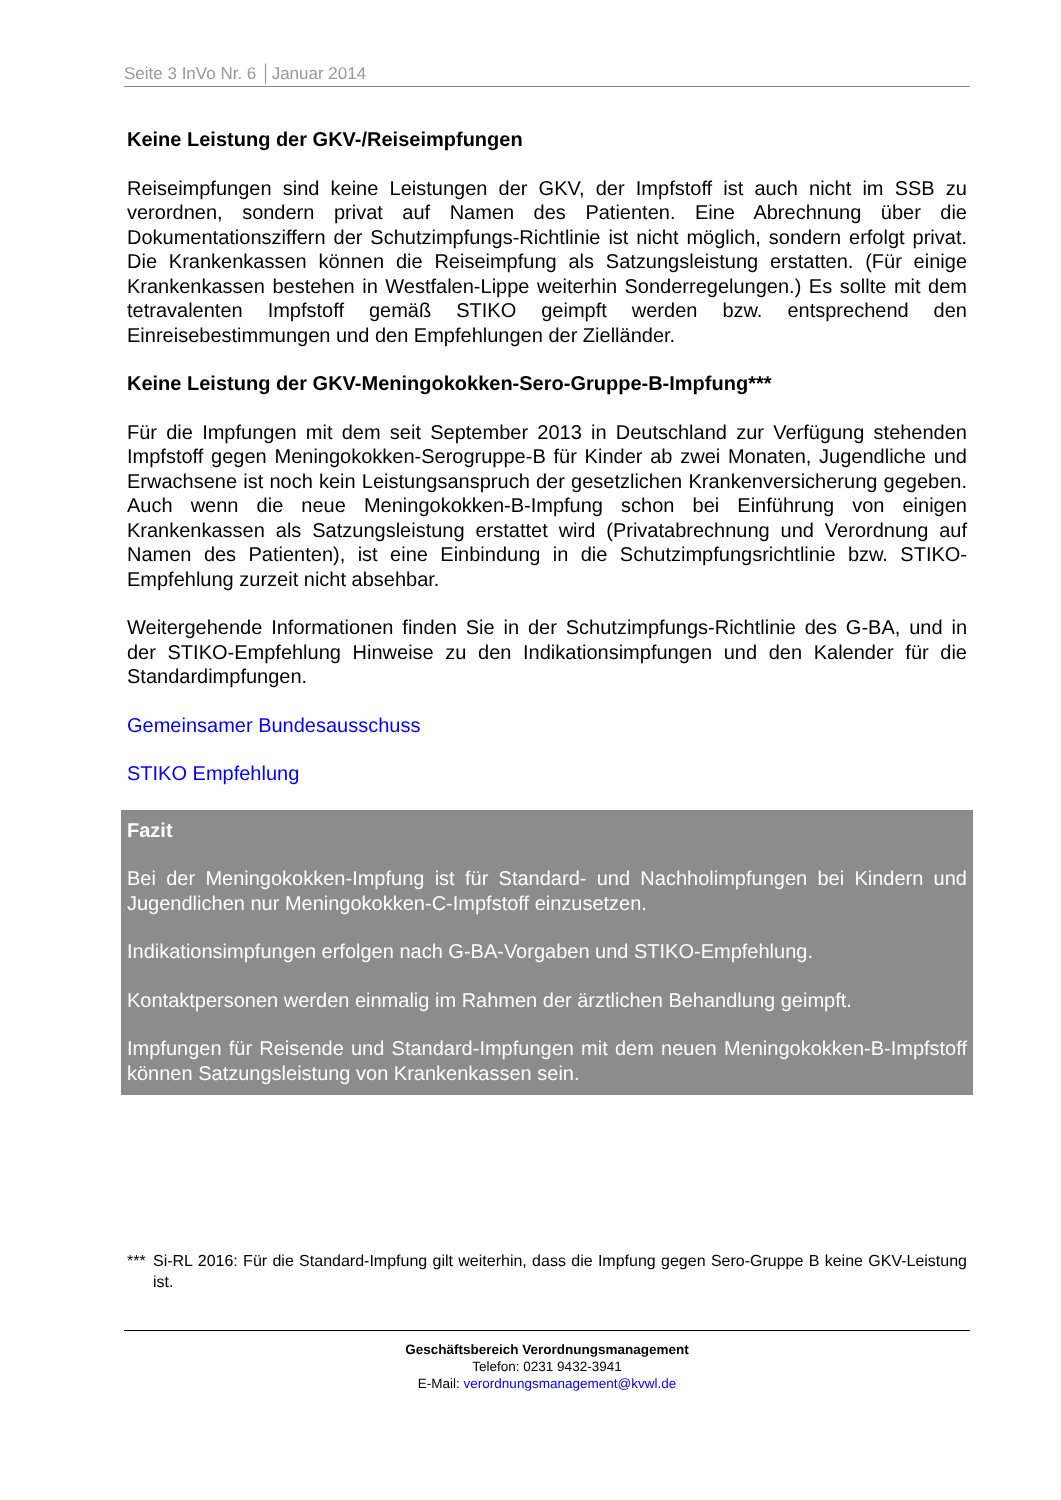Seite 3 InVo Nr. 6 │Januar 2014
Keine Leistung der GKV-/Reiseimpfungen
Reiseimpfungen sind keine Leistungen der GKV, der Impfstoff ist auch nicht im SSB zu verordnen, sondern privat auf Namen des Patienten. Eine Abrechnung über die Dokumentationsziffern der Schutzimpfungs-Richtlinie ist nicht möglich, sondern erfolgt privat. Die Krankenkassen können die Reiseimpfung als Satzungsleistung erstatten. (Für einige Krankenkassen bestehen in Westfalen-Lippe weiterhin Sonderregelungen.) Es sollte mit dem tetravalenten Impfstoff gemäß STIKO geimpft werden bzw. entsprechend den Einreisebestimmungen und den Empfehlungen der Zielländer.
Keine Leistung der GKV-Meningokokken-Sero-Gruppe-B-Impfung***
Für die Impfungen mit dem seit September 2013 in Deutschland zur Verfügung stehenden Impfstoff gegen Meningokokken-Serogruppe-B für Kinder ab zwei Monaten, Jugendliche und Erwachsene ist noch kein Leistungsanspruch der gesetzlichen Krankenversicherung gegeben. Auch wenn die neue Meningokokken-B-Impfung schon bei Einführung von einigen Krankenkassen als Satzungsleistung erstattet wird (Privatabrechnung und Verordnung auf Namen des Patienten), ist eine Einbindung in die Schutzimpfungsrichtlinie bzw. STIKO-Empfehlung zurzeit nicht absehbar.
Weitergehende Informationen finden Sie in der Schutzimpfungs-Richtlinie des G-BA, und in der STIKO-Empfehlung Hinweise zu den Indikationsimpfungen und den Kalender für die Standardimpfungen.
Gemeinsamer Bundesausschuss
STIKO Empfehlung
Fazit
Bei der Meningokokken-Impfung ist für Standard- und Nachholimpfungen bei Kindern und Jugendlichen nur Meningokokken-C-Impfstoff einzusetzen.
Indikationsimpfungen erfolgen nach G-BA-Vorgaben und STIKO-Empfehlung.
Kontaktpersonen werden einmalig im Rahmen der ärztlichen Behandlung geimpft.
Impfungen für Reisende und Standard-Impfungen mit dem neuen Meningokokken-B-Impfstoff können Satzungsleistung von Krankenkassen sein.
*** Si-RL 2016: Für die Standard-Impfung gilt weiterhin, dass die Impfung gegen Sero-Gruppe B keine GKV-Leistung ist.
Geschäftsbereich Verordnungsmanagement
Telefon: 0231 9432-3941
E-Mail: verordnungsmanagement@kvwl.de